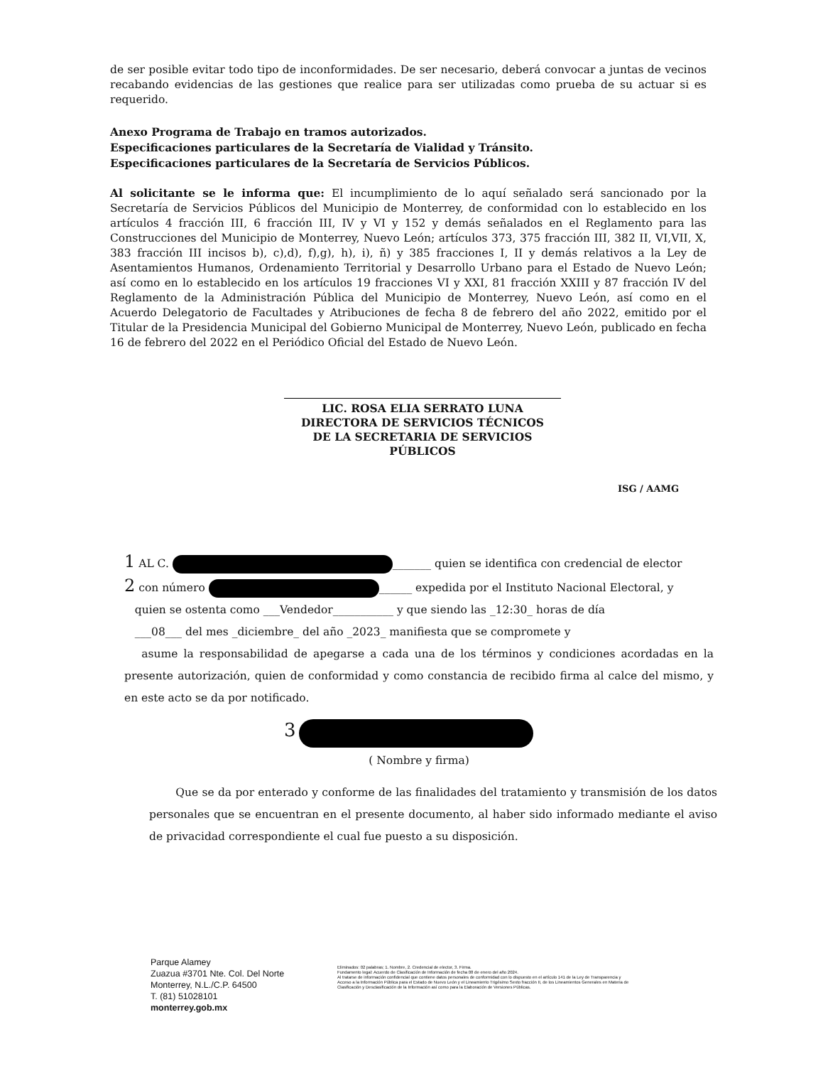de ser posible evitar todo tipo de inconformidades. De ser necesario, deberá convocar a juntas de vecinos recabando evidencias de las gestiones que realice para ser utilizadas como prueba de su actuar si es requerido.
Anexo Programa de Trabajo en tramos autorizados.
Especificaciones particulares de la Secretaría de Vialidad y Tránsito.
Especificaciones particulares de la Secretaría de Servicios Públicos.
Al solicitante se le informa que: El incumplimiento de lo aquí señalado será sancionado por la Secretaría de Servicios Públicos del Municipio de Monterrey, de conformidad con lo establecido en los artículos 4 fracción III, 6 fracción III, IV y VI y 152 y demás señalados en el Reglamento para las Construcciones del Municipio de Monterrey, Nuevo León; artículos 373, 375 fracción III, 382 II, VI,VII, X, 383 fracción III incisos b), c),d), f),g), h), i), ñ) y 385 fracciones I, II y demás relativos a la Ley de Asentamientos Humanos, Ordenamiento Territorial y Desarrollo Urbano para el Estado de Nuevo León; así como en lo establecido en los artículos 19 fracciones VI y XXI, 81 fracción XXIII y 87 fracción IV del Reglamento de la Administración Pública del Municipio de Monterrey, Nuevo León, así como en el Acuerdo Delegatorio de Facultades y Atribuciones de fecha 8 de febrero del año 2022, emitido por el Titular de la Presidencia Municipal del Gobierno Municipal de Monterrey, Nuevo León, publicado en fecha 16 de febrero del 2022 en el Periódico Oficial del Estado de Nuevo León.
LIC. ROSA ELIA SERRATO LUNA
DIRECTORA DE SERVICIOS TÉCNICOS
DE LA SECRETARIA DE SERVICIOS PÚBLICOS
ISG / AAMG
1 AL C. _______ quien se identifica con credencial de elector
2 con número ______ expedida por el Instituto Nacional Electoral, y
quien se ostenta como ___Vendedor___________ y que siendo las _12:30_ horas de día
___08___ del mes _diciembre_ del año _2023_ manifiesta que se compromete y
asume la responsabilidad de apegarse a cada una de los términos y condiciones acordadas en la presente autorización, quien de conformidad y como constancia de recibido firma al calce del mismo, y en este acto se da por notificado.
3
( Nombre y firma)
Que se da por enterado y conforme de las finalidades del tratamiento y transmisión de los datos personales que se encuentran en el presente documento, al haber sido informado mediante el aviso de privacidad correspondiente el cual fue puesto a su disposición.
Parque Alamey
Zuazua #3701 Nte. Col. Del Norte
Monterrey, N.L./C.P. 64500
T. (81) 51028101
monterrey.gob.mx
Eliminados: 02 palabras; 1. Nombre, 2. Credencial de elector, 3. Firma.
Fundamento legal: Acuerdo de Clasificación de Información de fecha 08 de enero del año 2024.
Al tratarse de información confidencial que contiene datos personales de conformidad con lo dispuesto en el artículo 141 de la Ley de Transparencia y Acceso a la Información Pública para el Estado de Nuevo León y el Lineamiento Trigésimo Sexto fracción II, de los Lineamientos Generales en Materia de Clasificación y Desclasificación de la Información así como para la Elaboración de Versiones Públicas.